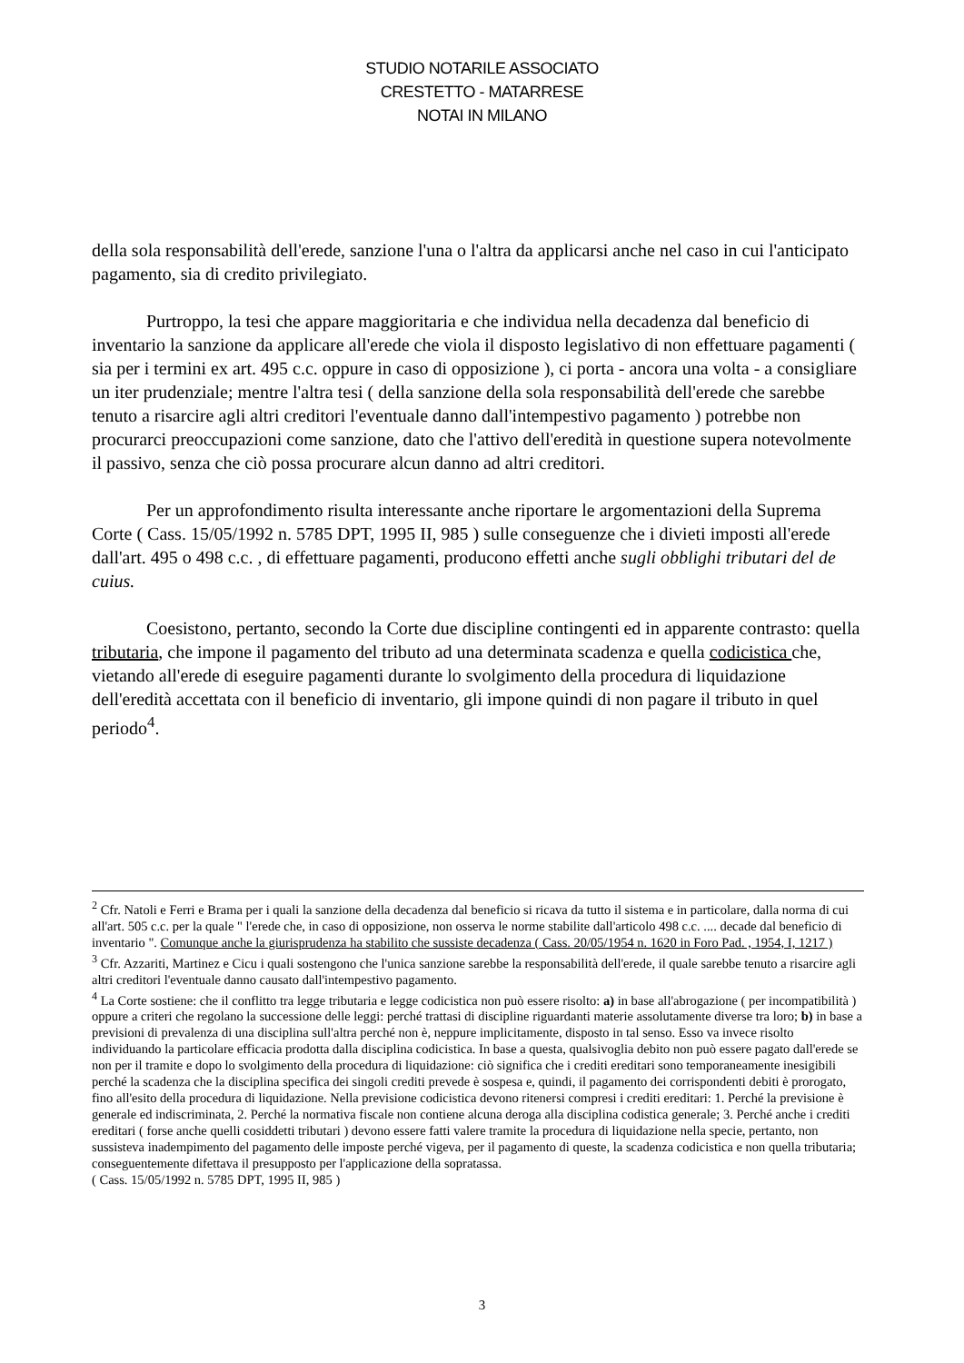STUDIO NOTARILE ASSOCIATO
CRESTETTO - MATARRESE
NOTAI IN MILANO
della sola responsabilità dell'erede, sanzione l'una o l'altra da applicarsi anche nel caso in cui l'anticipato pagamento, sia di credito privilegiato.
Purtroppo, la tesi che appare maggioritaria e che individua nella decadenza dal beneficio di inventario la sanzione da applicare all'erede che viola il disposto legislativo di non effettuare pagamenti ( sia per i termini ex art. 495 c.c. oppure in caso di opposizione ), ci porta - ancora una volta - a consigliare un iter prudenziale; mentre l'altra tesi ( della sanzione della sola responsabilità dell'erede che sarebbe tenuto a risarcire agli altri creditori l'eventuale danno dall'intempestivo pagamento ) potrebbe non procurarci preoccupazioni come sanzione, dato che l'attivo dell'eredità in questione supera notevolmente il passivo, senza che ciò possa procurare alcun danno ad altri creditori.
Per un approfondimento risulta interessante anche riportare le argomentazioni della Suprema Corte ( Cass. 15/05/1992 n. 5785 DPT, 1995 II, 985 ) sulle conseguenze che i divieti imposti all'erede dall'art. 495 o 498 c.c. , di effettuare pagamenti, producono effetti anche sugli obblighi tributari del de cuius.
Coesistono, pertanto, secondo la Corte due discipline contingenti ed in apparente contrasto: quella tributaria, che impone il pagamento del tributo ad una determinata scadenza e quella codicistica che, vietando all'erede di eseguire pagamenti durante lo svolgimento della procedura di liquidazione dell'eredità accettata con il beneficio di inventario, gli impone quindi di non pagare il tributo in quel periodo<sup>4</sup>.
<sup>2</sup> Cfr. Natoli e Ferri e Brama per i quali la sanzione della decadenza dal beneficio si ricava da tutto il sistema e in particolare, dalla norma di cui all'art. 505 c.c. per la quale " l'erede che, in caso di opposizione, non osserva le norme stabilite dall'articolo 498 c.c. .... decade dal beneficio di inventario ". Comunque anche la giurisprudenza ha stabilito che sussiste decadenza ( Cass. 20/05/1954 n. 1620 in Foro Pad. , 1954, I, 1217 )
<sup>3</sup> Cfr. Azzariti, Martinez e Cicu i quali sostengono che l'unica sanzione sarebbe la responsabilità dell'erede, il quale sarebbe tenuto a risarcire agli altri creditori l'eventuale danno causato dall'intempestivo pagamento.
<sup>4</sup> La Corte sostiene: che il conflitto tra legge tributaria e legge codicistica non può essere risolto: a) in base all'abrogazione ( per incompatibilità ) oppure a criteri che regolano la successione delle leggi: perché trattasi di discipline riguardanti materie assolutamente diverse tra loro; b) in base a previsioni di prevalenza di una disciplina sull'altra perché non è, neppure implicitamente, disposto in tal senso. Esso va invece risolto individuando la particolare efficacia prodotta dalla disciplina codicistica. In base a questa, qualsivoglia debito non può essere pagato dall'erede se non per il tramite e dopo lo svolgimento della procedura di liquidazione: ciò significa che i crediti ereditari sono temporaneamente inesigibili perché la scadenza che la disciplina specifica dei singoli crediti prevede è sospesa e, quindi, il pagamento dei corrispondenti debiti è prorogato, fino all'esito della procedura di liquidazione. Nella previsione codicistica devono ritenersi compresi i crediti ereditari: 1. Perché la previsione è generale ed indiscriminata, 2. Perché la normativa fiscale non contiene alcuna deroga alla disciplina codistica generale; 3. Perché anche i crediti ereditari ( forse anche quelli cosiddetti tributari ) devono essere fatti valere tramite la procedura di liquidazione nella specie, pertanto, non sussisteva inadempimento del pagamento delle imposte perché vigeva, per il pagamento di queste, la scadenza codicistica e non quella tributaria; conseguentemente difettava il presupposto per l'applicazione della sopratassa.
( Cass. 15/05/1992 n. 5785 DPT, 1995 II, 985 )
3